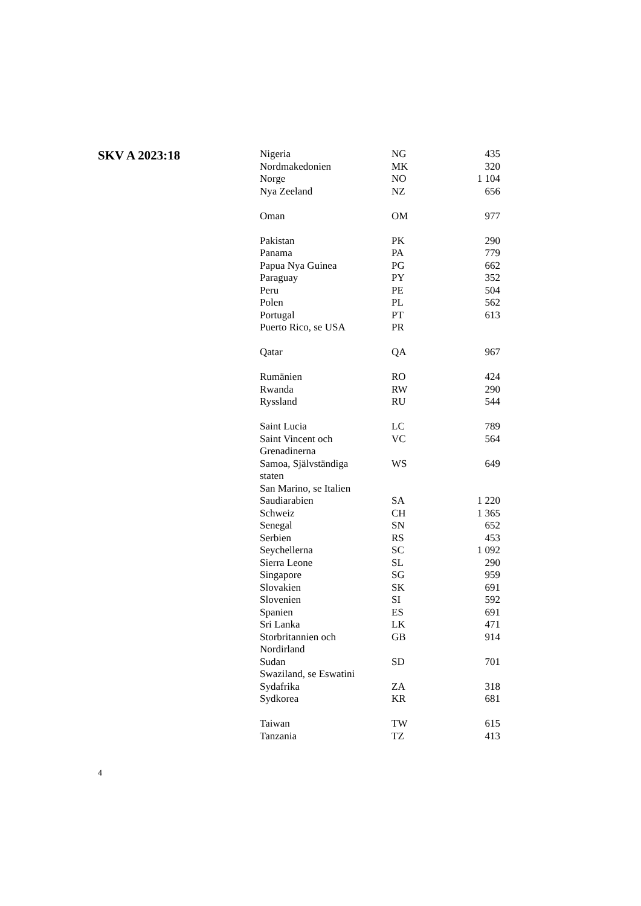SKV A 2023:18
| Nigeria | NG | 435 |
| Nordmakedonien | MK | 320 |
| Norge | NO | 1 104 |
| Nya Zeeland | NZ | 656 |
| Oman | OM | 977 |
| Pakistan | PK | 290 |
| Panama | PA | 779 |
| Papua Nya Guinea | PG | 662 |
| Paraguay | PY | 352 |
| Peru | PE | 504 |
| Polen | PL | 562 |
| Portugal | PT | 613 |
| Puerto Rico, se USA | PR | |
| Qatar | QA | 967 |
| Rumänien | RO | 424 |
| Rwanda | RW | 290 |
| Ryssland | RU | 544 |
| Saint Lucia | LC | 789 |
| Saint Vincent och Grenadinerna | VC | 564 |
| Samoa, Självständiga staten | WS | 649 |
| San Marino, se Italien | | |
| Saudiarabien | SA | 1 220 |
| Schweiz | CH | 1 365 |
| Senegal | SN | 652 |
| Serbien | RS | 453 |
| Seychellerna | SC | 1 092 |
| Sierra Leone | SL | 290 |
| Singapore | SG | 959 |
| Slovakien | SK | 691 |
| Slovenien | SI | 592 |
| Spanien | ES | 691 |
| Sri Lanka | LK | 471 |
| Storbritannien och Nordirland | GB | 914 |
| Sudan | SD | 701 |
| Swaziland, se Eswatini | | |
| Sydafrika | ZA | 318 |
| Sydkorea | KR | 681 |
| Taiwan | TW | 615 |
| Tanzania | TZ | 413 |
4